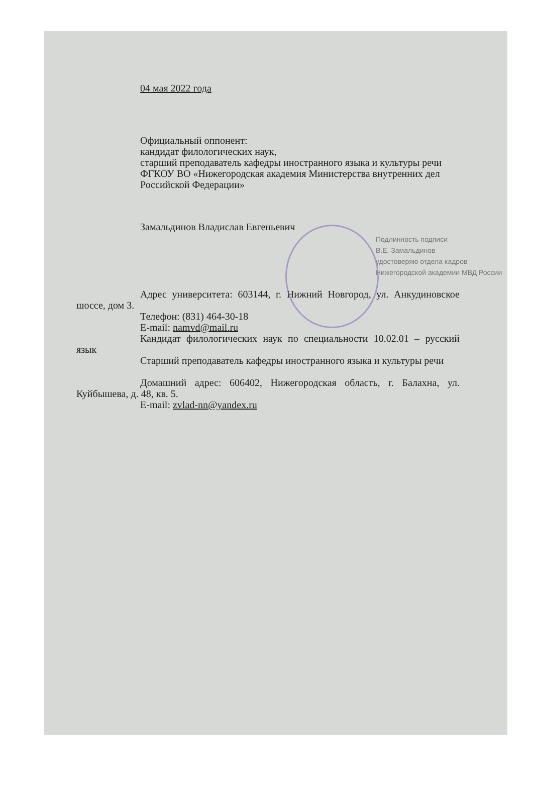04 мая 2022 года
Официальный оппонент:
кандидат филологических наук,
старший преподаватель кафедры иностранного языка и культуры речи
ФГКОУ ВО «Нижегородская академия Министерства внутренних дел
Российской Федерации»
Замальдинов Владислав Евгеньевич
Подлинность подписи
В.Е. Замальдинов
удостоверяю отдела кадров
Нижегородской академии МВД России
Адрес университета: 603144, г. Нижний Новгород, ул. Анкудиновское шоссе, дом 3.
Телефон: (831) 464-30-18
E-mail: namvd@mail.ru
Кандидат филологических наук по специальности 10.02.01 – русский язык
Старший преподаватель кафедры иностранного языка и культуры речи
Домашний адрес: 606402, Нижегородская область, г. Балахна, ул. Куйбышева, д. 48, кв. 5.
E-mail: zvlad-nn@yandex.ru